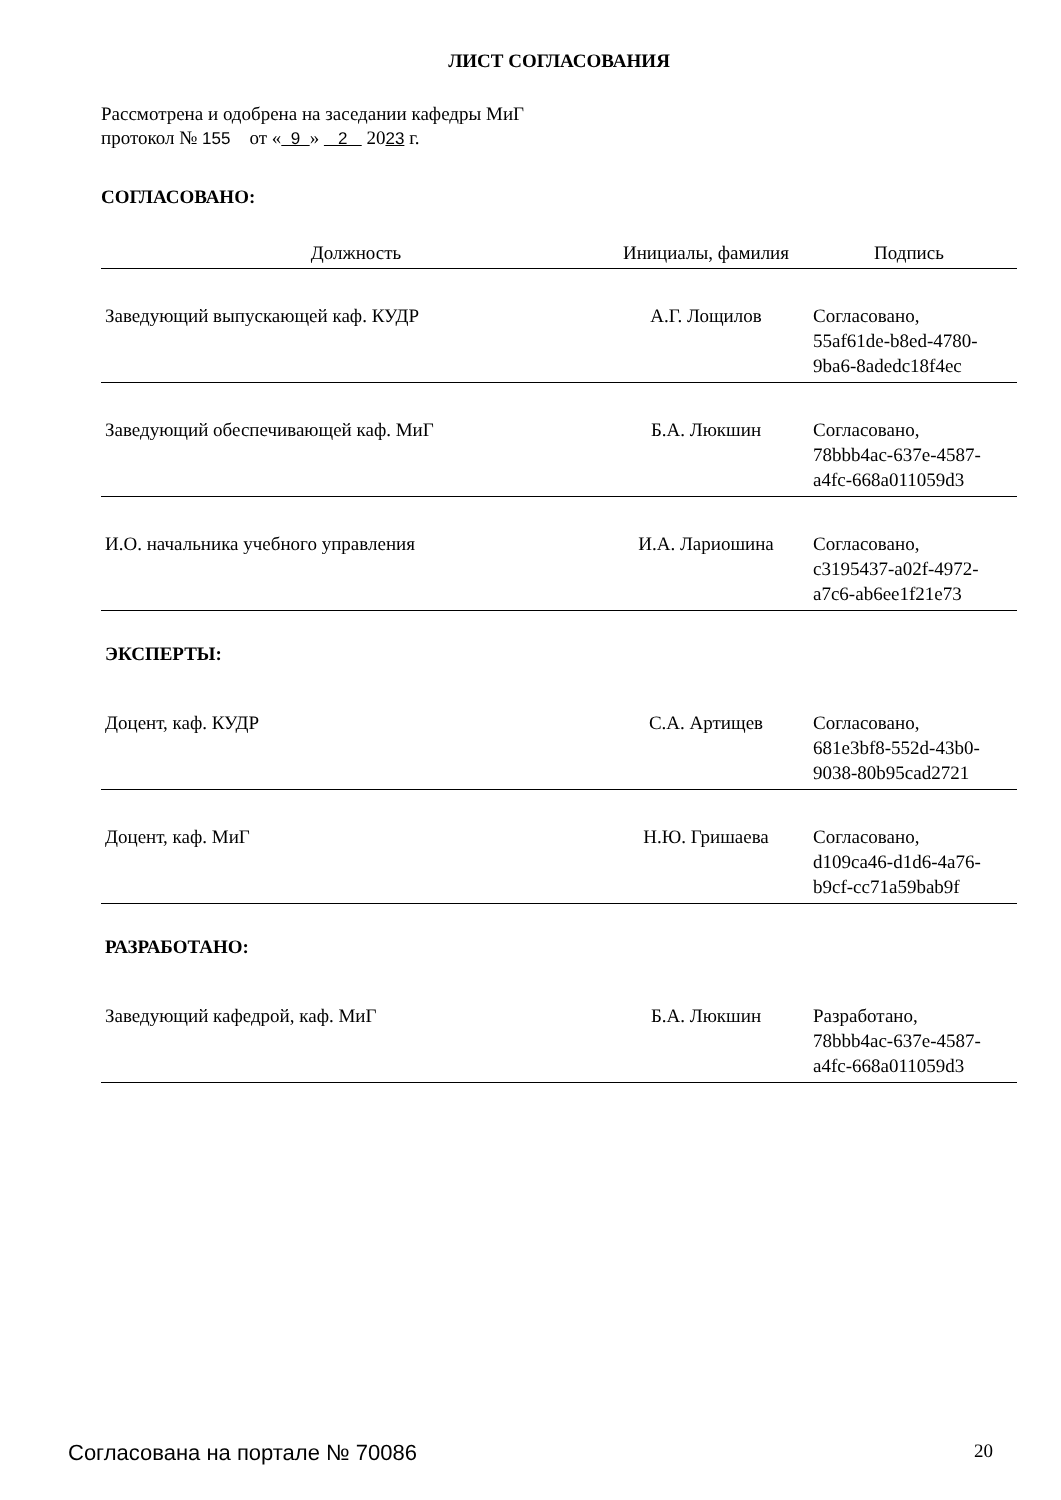ЛИСТ СОГЛАСОВАНИЯ
Рассмотрена и одобрена на заседании кафедры МиГ
протокол № 155 от « 9 » 2 2023 г.
СОГЛАСОВАНО:
| Должность | Инициалы, фамилия | Подпись |
| --- | --- | --- |
| Заведующий выпускающей каф. КУДР | А.Г. Лощилов | Согласовано, 55af61de-b8ed-4780- 9ba6-8adedc18f4ec |
| Заведующий обеспечивающей каф. МиГ | Б.А. Люкшин | Согласовано, 78bbb4ac-637e-4587- a4fc-668a011059d3 |
| И.О. начальника учебного управления | И.А. Лариошина | Согласовано, c3195437-a02f-4972- a7c6-ab6ee1f21e73 |
| ЭКСПЕРТЫ: | | |
| Доцент, каф. КУДР | С.А. Артищев | Согласовано, 681e3bf8-552d-43b0- 9038-80b95cad2721 |
| Доцент, каф. МиГ | Н.Ю. Гришаева | Согласовано, d109ca46-d1d6-4a76- b9cf-cc71a59bab9f |
| РАЗРАБОТАНО: | | |
| Заведующий кафедрой, каф. МиГ | Б.А. Люкшин | Разработано, 78bbb4ac-637e-4587- a4fc-668a011059d3 |
Согласована на портале № 70086 20